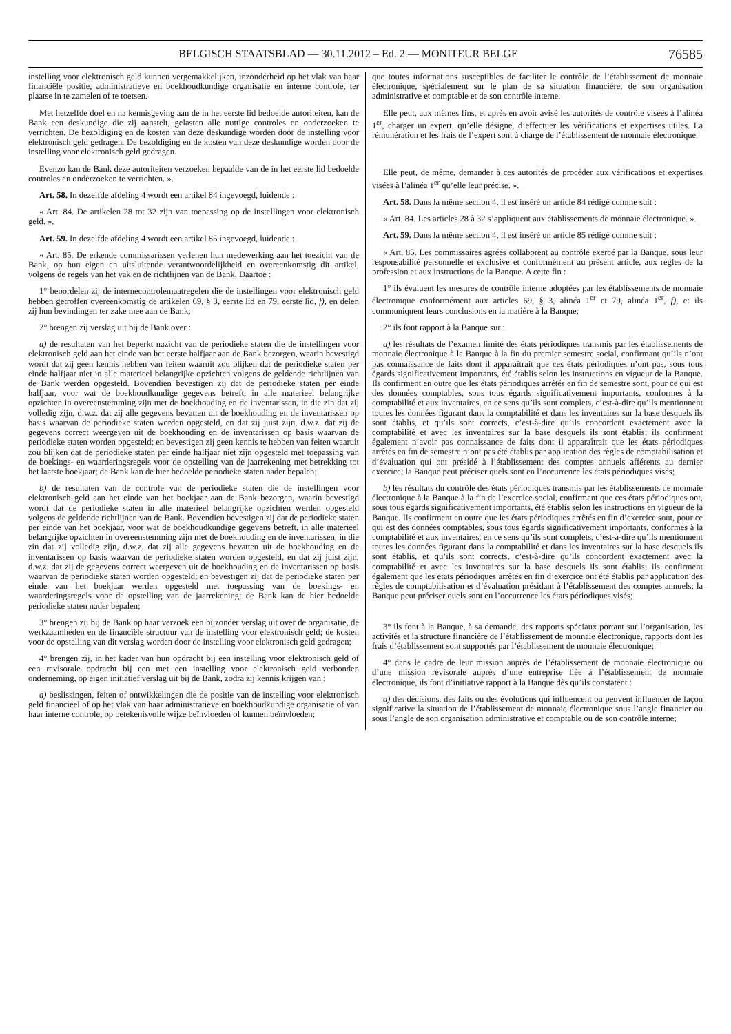BELGISCH STAATSBLAD — 30.11.2012 – Ed. 2 — MONITEUR BELGE
76585
instelling voor elektronisch geld kunnen vergemakkelijken, inzonderheid op het vlak van haar financiële positie, administratieve en boekhoudkundige organisatie en interne controle, ter plaatse in te zamelen of te toetsen.
Met hetzelfde doel en na kennisgeving aan de in het eerste lid bedoelde autoriteiten, kan de Bank een deskundige die zij aanstelt, gelasten alle nuttige controles en onderzoeken te verrichten. De bezoldiging en de kosten van deze deskundige worden door de instelling voor elektronisch geld gedragen. De bezoldiging en de kosten van deze deskundige worden door de instelling voor elektronisch geld gedragen.
Evenzo kan de Bank deze autoriteiten verzoeken bepaalde van de in het eerste lid bedoelde controles en onderzoeken te verrichten. ».
Art. 58. In dezelfde afdeling 4 wordt een artikel 84 ingevoegd, luidende :
« Art. 84. De artikelen 28 tot 32 zijn van toepassing op de instellingen voor elektronisch geld. ».
Art. 59. In dezelfde afdeling 4 wordt een artikel 85 ingevoegd, luidende :
« Art. 85. De erkende commissarissen verlenen hun medewerking aan het toezicht van de Bank, op hun eigen en uitsluitende verantwoordelijkheid en overeenkomstig dit artikel, volgens de regels van het vak en de richtlijnen van de Bank. Daartoe :
1° beoordelen zij de internecontrolemaatregelen die de instellingen voor elektronisch geld hebben getroffen overeenkomstig de artikelen 69, § 3, eerste lid en 79, eerste lid, f), en delen zij hun bevindingen ter zake mee aan de Bank;
2° brengen zij verslag uit bij de Bank over :
a) de resultaten van het beperkt nazicht van de periodieke staten die de instellingen voor elektronisch geld aan het einde van het eerste halfjaar aan de Bank bezorgen, waarin bevestigd wordt dat zij geen kennis hebben van feiten waaruit zou blijken dat de periodieke staten per einde halfjaar niet in alle materieel belangrijke opzichten volgens de geldende richtlijnen van de Bank werden opgesteld. Bovendien bevestigen zij dat de periodieke staten per einde halfjaar, voor wat de boekhoudkundige gegevens betreft, in alle materieel belangrijke opzichten in overeenstemming zijn met de boekhouding en de inventarissen, in die zin dat zij volledig zijn, d.w.z. dat zij alle gegevens bevatten uit de boekhouding en de inventarissen op basis waarvan de periodieke staten worden opgesteld, en dat zij juist zijn, d.w.z. dat zij de gegevens correct weergeven uit de boekhouding en de inventarissen op basis waarvan de periodieke staten worden opgesteld; en bevestigen zij geen kennis te hebben van feiten waaruit zou blijken dat de periodieke staten per einde halfjaar niet zijn opgesteld met toepassing van de boekings- en waarderingsregels voor de opstelling van de jaarrekening met betrekking tot het laatste boekjaar; de Bank kan de hier bedoelde periodieke staten nader bepalen;
b) de resultaten van de controle van de periodieke staten die de instellingen voor elektronisch geld aan het einde van het boekjaar aan de Bank bezorgen, waarin bevestigd wordt dat de periodieke staten in alle materieel belangrijke opzichten werden opgesteld volgens de geldende richtlijnen van de Bank. Bovendien bevestigen zij dat de periodieke staten per einde van het boekjaar, voor wat de boekhoudkundige gegevens betreft, in alle materieel belangrijke opzichten in overeenstemming zijn met de boekhouding en de inventarissen, in die zin dat zij volledig zijn, d.w.z. dat zij alle gegevens bevatten uit de boekhouding en de inventarissen op basis waarvan de periodieke staten worden opgesteld, en dat zij juist zijn, d.w.z. dat zij de gegevens correct weergeven uit de boekhouding en de inventarissen op basis waarvan de periodieke staten worden opgesteld; en bevestigen zij dat de periodieke staten per einde van het boekjaar werden opgesteld met toepassing van de boekings- en waarderingsregels voor de opstelling van de jaarrekening; de Bank kan de hier bedoelde periodieke staten nader bepalen;
3° brengen zij bij de Bank op haar verzoek een bijzonder verslag uit over de organisatie, de werkzaamheden en de financiële structuur van de instelling voor elektronisch geld; de kosten voor de opstelling van dit verslag worden door de instelling voor elektronisch geld gedragen;
4° brengen zij, in het kader van hun opdracht bij een instelling voor elektronisch geld of een revisorale opdracht bij een met een instelling voor elektronisch geld verbonden onderneming, op eigen initiatief verslag uit bij de Bank, zodra zij kennis krijgen van :
a) beslissingen, feiten of ontwikkelingen die de positie van de instelling voor elektronisch geld financieel of op het vlak van haar administratieve en boekhoudkundige organisatie of van haar interne controle, op betekenisvolle wijze beïnvloeden of kunnen beïnvloeden;
que toutes informations susceptibles de faciliter le contrôle de l’établissement de monnaie électronique, spécialement sur le plan de sa situation financière, de son organisation administrative et comptable et de son contrôle interne.
Elle peut, aux mêmes fins, et après en avoir avisé les autorités de contrôle visées à l’alinéa 1<sup>er</sup>, charger un expert, qu’elle désigne, d’effectuer les vérifications et expertises utiles. La rémunération et les frais de l’expert sont à charge de l’établissement de monnaie électronique.
Elle peut, de même, demander à ces autorités de procéder aux vérifications et expertises visées à l’alinéa 1<sup>er</sup> qu’elle leur précise. ».
Art. 58. Dans la même section 4, il est inséré un article 84 rédigé comme suit :
« Art. 84. Les articles 28 à 32 s’appliquent aux établissements de monnaie électronique. ».
Art. 59. Dans la même section 4, il est inséré un article 85 rédigé comme suit :
« Art. 85. Les commissaires agréés collaborent au contrôle exercé par la Banque, sous leur responsabilité personnelle et exclusive et conformément au présent article, aux règles de la profession et aux instructions de la Banque. A cette fin :
1° ils évaluent les mesures de contrôle interne adoptées par les établissements de monnaie électronique conformément aux articles 69, § 3, alinéa 1<sup>er</sup> et 79, alinéa 1<sup>er</sup>, f), et ils communiquent leurs conclusions en la matière à la Banque;
2° ils font rapport à la Banque sur :
a) les résultats de l’examen limité des états périodiques transmis par les établissements de monnaie électronique à la Banque à la fin du premier semestre social, confirmant qu’ils n’ont pas connaissance de faits dont il apparaîtrait que ces états périodiques n’ont pas, sous tous égards significativement importants, été établis selon les instructions en vigueur de la Banque. Ils confirment en outre que les états périodiques arrêtés en fin de semestre sont, pour ce qui est des données comptables, sous tous égards significativement importants, conformes à la comptabilité et aux inventaires, en ce sens qu’ils sont complets, c’est-à-dire qu’ils mentionnent toutes les données figurant dans la comptabilité et dans les inventaires sur la base desquels ils sont établis, et qu’ils sont corrects, c’est-à-dire qu’ils concordent exactement avec la comptabilité et avec les inventaires sur la base desquels ils sont établis; ils confirment également n’avoir pas connaissance de faits dont il apparaîtrait que les états périodiques arrêtés en fin de semestre n’ont pas été établis par application des règles de comptabilisation et d’évaluation qui ont présidé à l’établissement des comptes annuels afférents au dernier exercice; la Banque peut préciser quels sont en l’occurrence les états périodiques visés;
b) les résultats du contrôle des états périodiques transmis par les établissements de monnaie électronique à la Banque à la fin de l’exercice social, confirmant que ces états périodiques ont, sous tous égards significativement importants, été établis selon les instructions en vigueur de la Banque. Ils confirment en outre que les états périodiques arrêtés en fin d’exercice sont, pour ce qui est des données comptables, sous tous égards significativement importants, conformes à la comptabilité et aux inventaires, en ce sens qu’ils sont complets, c’est-à-dire qu’ils mentionnent toutes les données figurant dans la comptabilité et dans les inventaires sur la base desquels ils sont établis, et qu’ils sont corrects, c’est-à-dire qu’ils concordent exactement avec la comptabilité et avec les inventaires sur la base desquels ils sont établis; ils confirment également que les états périodiques arrêtés en fin d’exercice ont été établis par application des règles de comptabilisation et d’évaluation présidant à l’établissement des comptes annuels; la Banque peut préciser quels sont en l’occurrence les états périodiques visés;
3° ils font à la Banque, à sa demande, des rapports spéciaux portant sur l’organisation, les activités et la structure financière de l’établissement de monnaie électronique, rapports dont les frais d’établissement sont supportés par l’établissement de monnaie électronique;
4° dans le cadre de leur mission auprès de l’établissement de monnaie électronique ou d’une mission révisorale auprès d’une entreprise liée à l’établissement de monnaie électronique, ils font d’initiative rapport à la Banque dès qu’ils constatent :
a) des décisions, des faits ou des évolutions qui influencent ou peuvent influencer de façon significative la situation de l’établissement de monnaie électronique sous l’angle financier ou sous l’angle de son organisation administrative et comptable ou de son contrôle interne;